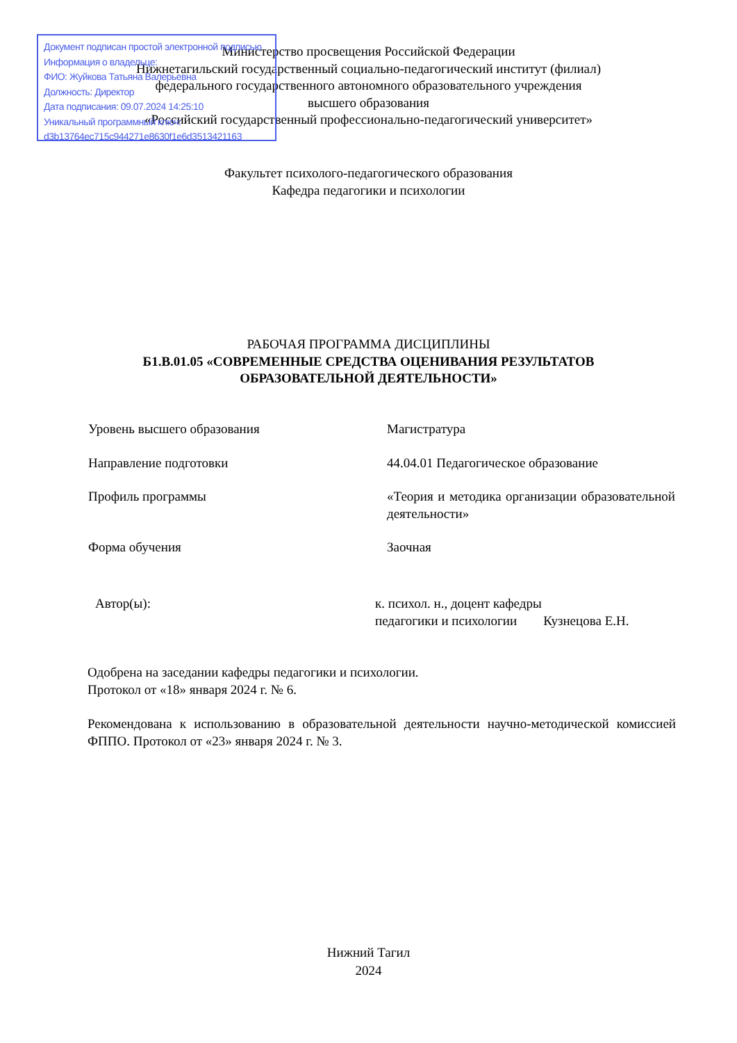Министерство просвещения Российской Федерации
Нижнетагильский государственный социально-педагогический институт (филиал)
федерального государственного автономного образовательного учреждения
высшего образования
«Российский государственный профессионально-педагогический университет»
Документ подписан простой электронной подписью
Информация о владельце:
ФИО: Жуйкова Татьяна Валерьевна
Должность: Директор
Дата подписания: 09.07.2024 14:25:10
Уникальный программный ключ:
d3b13764ec715c944271e8630f1e6d3513421163
Факультет психолого-педагогического образования
Кафедра педагогики и психологии
РАБОЧАЯ ПРОГРАММА ДИСЦИПЛИНЫ
Б1.В.01.05 «СОВРЕМЕННЫЕ СРЕДСТВА ОЦЕНИВАНИЯ РЕЗУЛЬТАТОВ
ОБРАЗОВАТЕЛЬНОЙ ДЕЯТЕЛЬНОСТИ»
Уровень высшего образования Магистратура
Направление подготовки 44.04.01 Педагогическое образование
Профиль программы «Теория и методика организации образовательной деятельности»
Форма обучения Заочная
Автор(ы): к. психол. н., доцент кафедры
педагогики и психологии Кузнецова Е.Н.
Одобрена на заседании кафедры педагогики и психологии.
Протокол от «18» января 2024 г. № 6.
Рекомендована к использованию в образовательной деятельности научно-методической комиссией ФППО. Протокол от «23» января 2024 г. № 3.
Нижний Тагил
2024